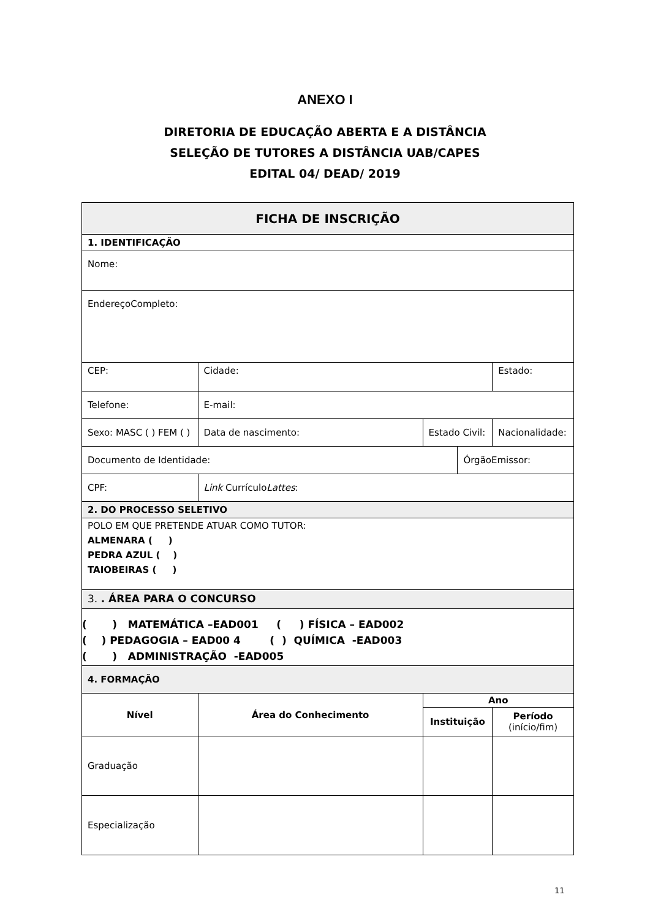ANEXO I
DIRETORIA DE EDUCAÇÃO ABERTA E A DISTÂNCIA
SELEÇÃO DE TUTORES A DISTÂNCIA UAB/CAPES
EDITAL 04/ DEAD/ 2019
| FICHA DE INSCRIÇÃO | | | | | | | |
| 1. IDENTIFICAÇÃO | | | | | | | |
| Nome: | | | | | | | |
| EndereçoCompleto: | | | | | | | |
| CEP: | | Cidade: | | | | Estado: | |
| Telefone: | | | E-mail: | | | | |
| Sexo: MASC ( ) FEM ( ) | | | Data de nascimento: | Estado Civil: | | | Nacionalidade: |
| Documento de Identidade: | | | | | ÓrgãoEmissor: | | |
| CPF: | | | Link Currículo Lattes : | | | | |
| 2. DO PROCESSO SELETIVO | | | | | | | |
| POLO EM QUE PRETENDE ATUAR COMO TUTOR: ALMENARA ( ) PEDRA AZUL ( ) TAIOBEIRAS ( ) | | | | | | | |
| 3. . ÁREA PARA O CONCURSO | | | | | | | |
| ( ) MATEMÁTICA –EAD001 ( ) FÍSICA – EAD002 ( ) PEDAGOGIA – EAD00 4 ( ) QUÍMICA -EAD003 ( ) ADMINISTRAÇÃO -EAD005 | | | | | | | |
| 4. FORMAÇÃO | | | | | | | |
| Nível | Área do Conhecimento | | | Ano | | | |
| | | | | Instituição | | Período (início/fim) | |
| Graduação | | | | | | | |
| Especialização | | | | | | | |
11